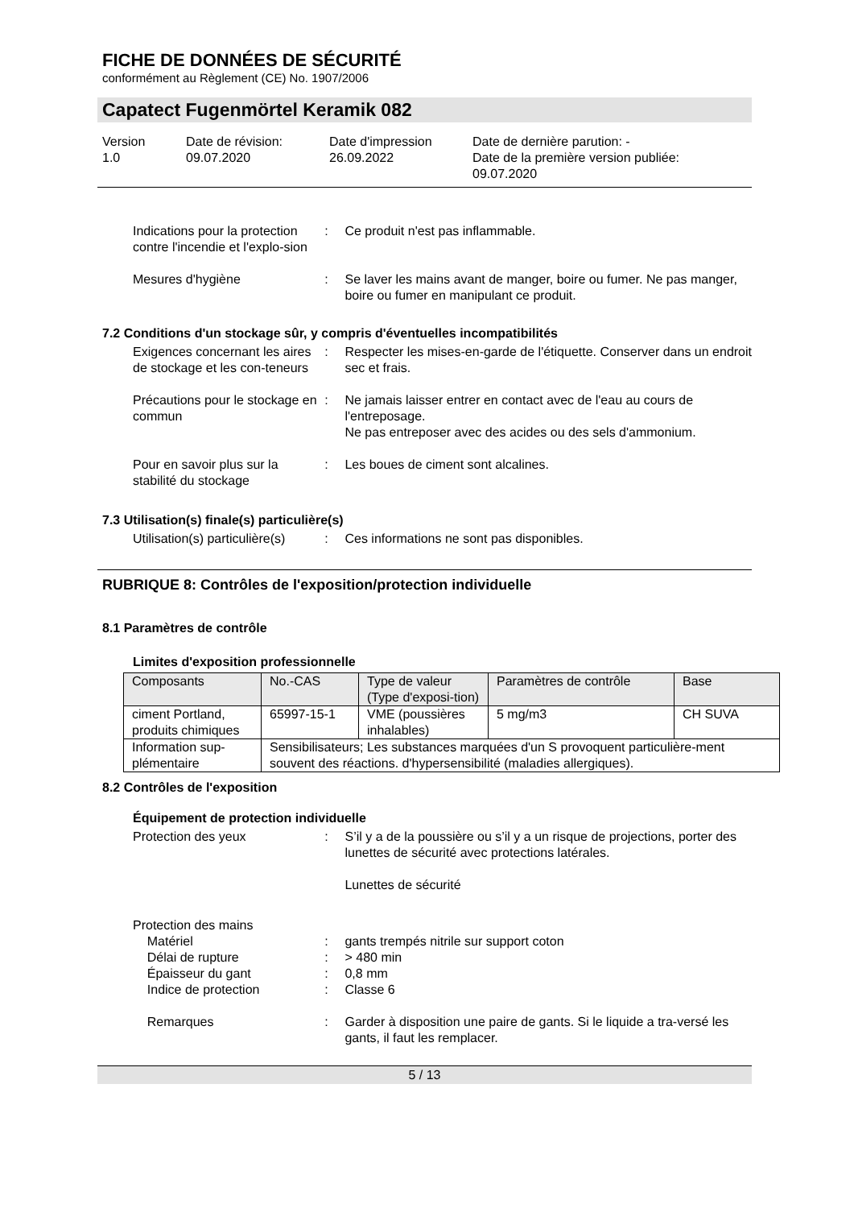FICHE DE DONNÉES DE SÉCURITÉ
conformément au Règlement (CE) No. 1907/2006
Capatect Fugenmörtel Keramik 082
Version
1.0
Date de révision:
09.07.2020
Date d'impression
26.09.2022
Date de dernière parution: -
Date de la première version publiée:
09.07.2020
Indications pour la protection contre l'incendie et l'explo-sion
: Ce produit n'est pas inflammable.
Mesures d'hygiène : Se laver les mains avant de manger, boire ou fumer. Ne pas manger, boire ou fumer en manipulant ce produit.
7.2 Conditions d'un stockage sûr, y compris d'éventuelles incompatibilités
Exigences concernant les aires de stockage et les con-teneurs
: Respecter les mises-en-garde de l'étiquette. Conserver dans un endroit sec et frais.
Précautions pour le stockage en commun
: Ne jamais laisser entrer en contact avec de l'eau au cours de l'entreposage.
Ne pas entreposer avec des acides ou des sels d'ammonium.
Pour en savoir plus sur la stabilité du stockage
: Les boues de ciment sont alcalines.
7.3 Utilisation(s) finale(s) particulière(s)
Utilisation(s) particulière(s)
: Ces informations ne sont pas disponibles.
RUBRIQUE 8: Contrôles de l'exposition/protection individuelle
8.1 Paramètres de contrôle
Limites d'exposition professionnelle
| Composants | No.-CAS | Type de valeur (Type d'exposi-tion) | Paramètres de contrôle | Base |
| ciment Portland, produits chimiques | 65997-15-1 | VME (poussières inhalables) | 5 mg/m3 | CH SUVA |
| Information sup-plémentaire | Sensibilisateurs; Les substances marquées d'un S provoquent particulière-ment souvent des réactions. d'hypersensibilité (maladies allergiques). | | | |
8.2 Contrôles de l'exposition
Équipement de protection individuelle
Protection des yeux : S’il y a de la poussière ou s’il y a un risque de projections, porter des lunettes de sécurité avec protections latérales.
Lunettes de sécurité
Protection des mains
Matériel : gants trempés nitrile sur support coton
Délai de rupture : > 480 min
Épaisseur du gant : 0,8 mm
Indice de protection : Classe 6
Remarques : Garder à disposition une paire de gants. Si le liquide a tra-versé les gants, il faut les remplacer.
5 / 13